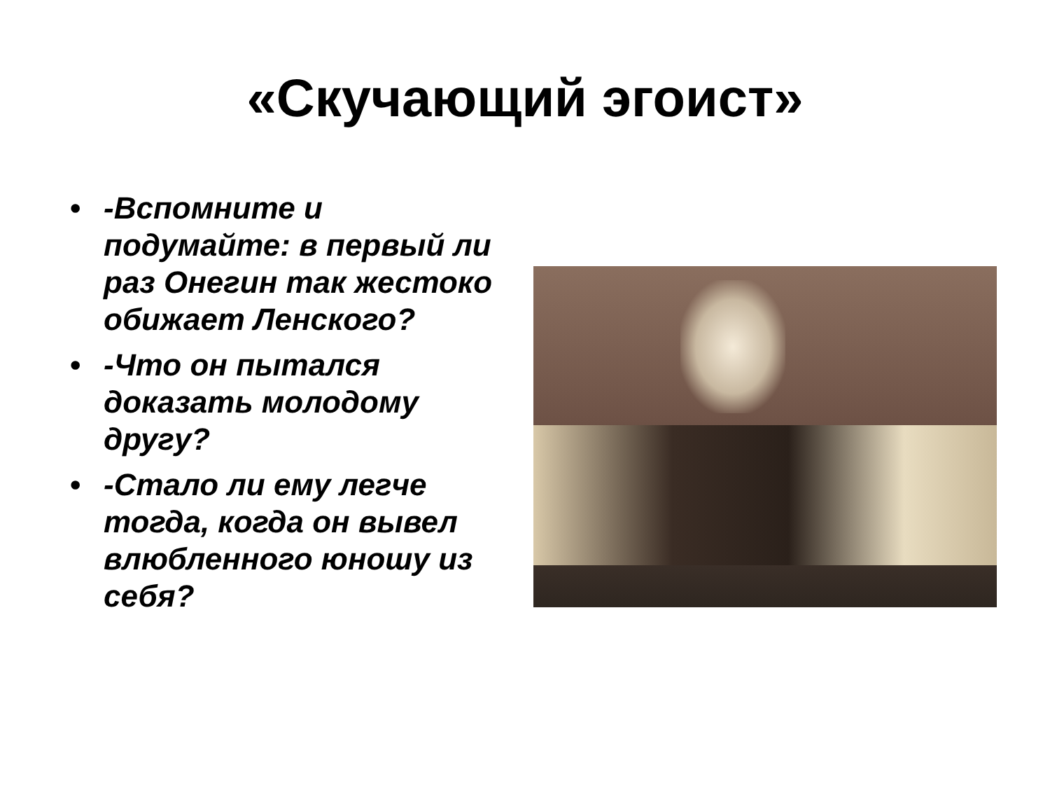«Скучающий эгоист»
• -Вспомните и подумайте: в первый ли раз Онегин так жестоко обижает Ленского?
• -Что он пытался доказать молодому другу?
• -Стало ли ему легче тогда, когда он вывел влюбленного юношу из себя?